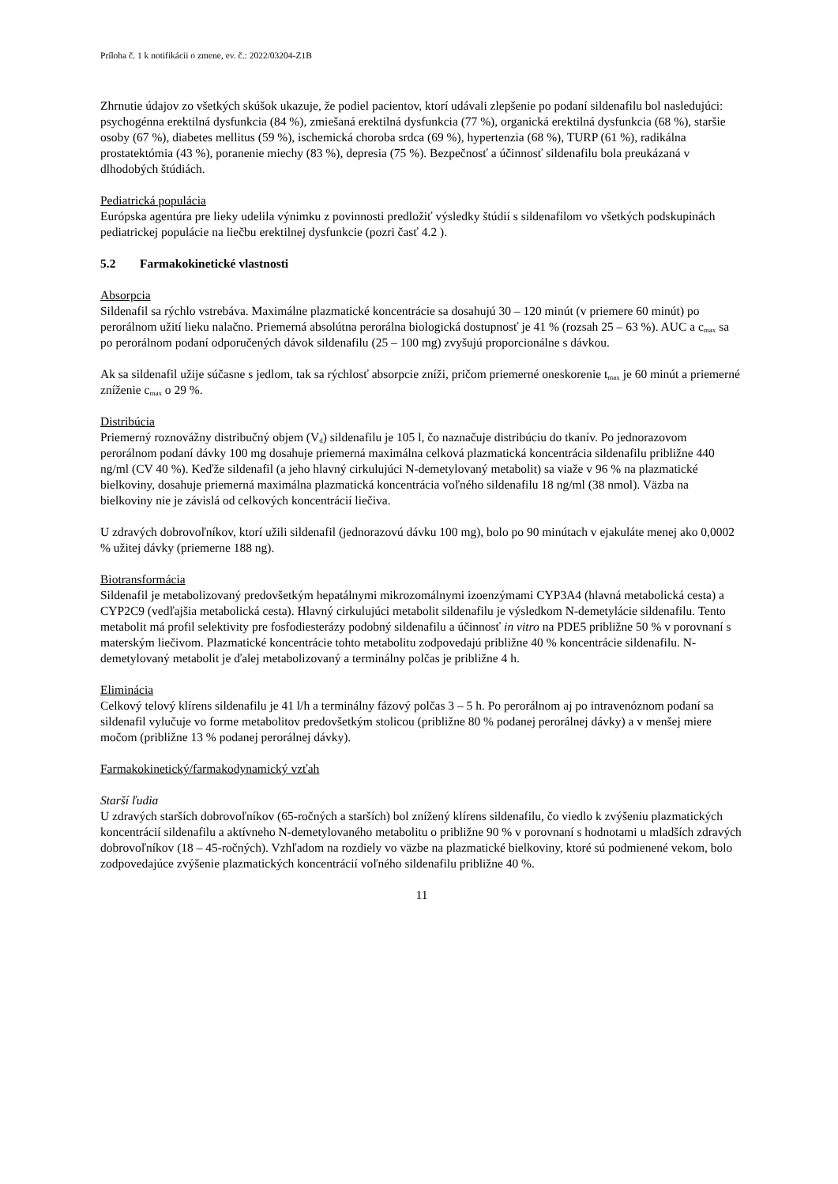Príloha č. 1 k notifikácii o zmene, ev. č.: 2022/03204-Z1B
Zhrnutie údajov zo všetkých skúšok ukazuje, že podiel pacientov, ktorí udávali zlepšenie po podaní sildenafilu bol nasledujúci: psychogénna erektilná dysfunkcia (84 %), zmiešaná erektilná dysfunkcia (77 %), organická erektilná dysfunkcia (68 %), staršie osoby (67 %), diabetes mellitus (59 %), ischemická choroba srdca (69 %), hypertenzia (68 %), TURP (61 %), radikálna prostatektómia (43 %), poranenie miechy (83 %), depresia (75 %). Bezpečnosť a účinnosť sildenafilu bola preukázaná v dlhodobých štúdiách.
Pediatrická populácia
Európska agentúra pre lieky udelila výnimku z povinnosti predložiť výsledky štúdií s sildenafilom vo všetkých podskupinách pediatrickej populácie na liečbu erektilnej dysfunkcie (pozri časť 4.2 ).
5.2 Farmakokinetické vlastnosti
Absorpcia
Sildenafil sa rýchlo vstrebáva. Maximálne plazmatické koncentrácie sa dosahujú 30 – 120 minút (v priemere 60 minút) po perorálnom užití lieku nalačno. Priemerná absolútna perorálna biologická dostupnosť je 41 % (rozsah 25 – 63 %). AUC a c<sub>max</sub> sa po perorálnom podaní odporučených dávok sildenafilu (25 – 100 mg) zvyšujú proporcionálne s dávkou.
Ak sa sildenafil užije súčasne s jedlom, tak sa rýchlosť absorpcie zníži, pričom priemerné oneskorenie t<sub>max</sub> je 60 minút a priemerné zníženie c<sub>max</sub> o 29 %.
Distribúcia
Priemerný roznovážny distribučný objem (V<sub>d</sub>) sildenafilu je 105 l, čo naznačuje distribúciu do tkanív. Po jednorazovom perorálnom podaní dávky 100 mg dosahuje priemerná maximálna celková plazmatická koncentrácia sildenafilu približne 440 ng/ml (CV 40 %). Keďže sildenafil (a jeho hlavný cirkulujúci N-demetylovaný metabolit) sa viaže v 96 % na plazmatické bielkoviny, dosahuje priemerná maximálna plazmatická koncentrácia voľného sildenafilu 18 ng/ml (38 nmol). Väzba na bielkoviny nie je závislá od celkových koncentrácií liečiva.
U zdravých dobrovoľníkov, ktorí užili sildenafil (jednorazovú dávku 100 mg), bolo po 90 minútach v ejakuláte menej ako 0,0002 % užitej dávky (priemerne 188 ng).
Biotransformácia
Sildenafil je metabolizovaný predovšetkým hepatálnymi mikrozomálnymi izoenzýmami CYP3A4 (hlavná metabolická cesta) a CYP2C9 (vedľajšia metabolická cesta). Hlavný cirkulujúci metabolit sildenafilu je výsledkom N-demetylácie sildenafilu. Tento metabolit má profil selektivity pre fosfodiesterázy podobný sildenafilu a účinnosť in vitro na PDE5 približne 50 % v porovnaní s materským liečivom. Plazmatické koncentrácie tohto metabolitu zodpovedajú približne 40 % koncentrácie sildenafilu. N-demetylovaný metabolit je ďalej metabolizovaný a terminálny polčas je približne 4 h.
Eliminácia
Celkový telový klírens sildenafilu je 41 l/h a terminálny fázový polčas 3 – 5 h. Po perorálnom aj po intravenóznom podaní sa sildenafil vylučuje vo forme metabolitov predovšetkým stolicou (približne 80 % podanej perorálnej dávky) a v menšej miere močom (približne 13 % podanej perorálnej dávky).
Farmakokinetický/farmakodynamický vzťah
Starší ľudia
U zdravých starších dobrovoľníkov (65-ročných a starších) bol znížený klírens sildenafilu, čo viedlo k zvýšeniu plazmatických koncentrácií sildenafilu a aktívneho N-demetylovaného metabolitu o približne 90 % v porovnaní s hodnotami u mladších zdravých dobrovoľníkov (18 – 45-ročných). Vzhľadom na rozdiely vo väzbe na plazmatické bielkoviny, ktoré sú podmienené vekom, bolo zodpovedajúce zvýšenie plazmatických koncentrácií voľného sildenafilu približne 40 %.
11